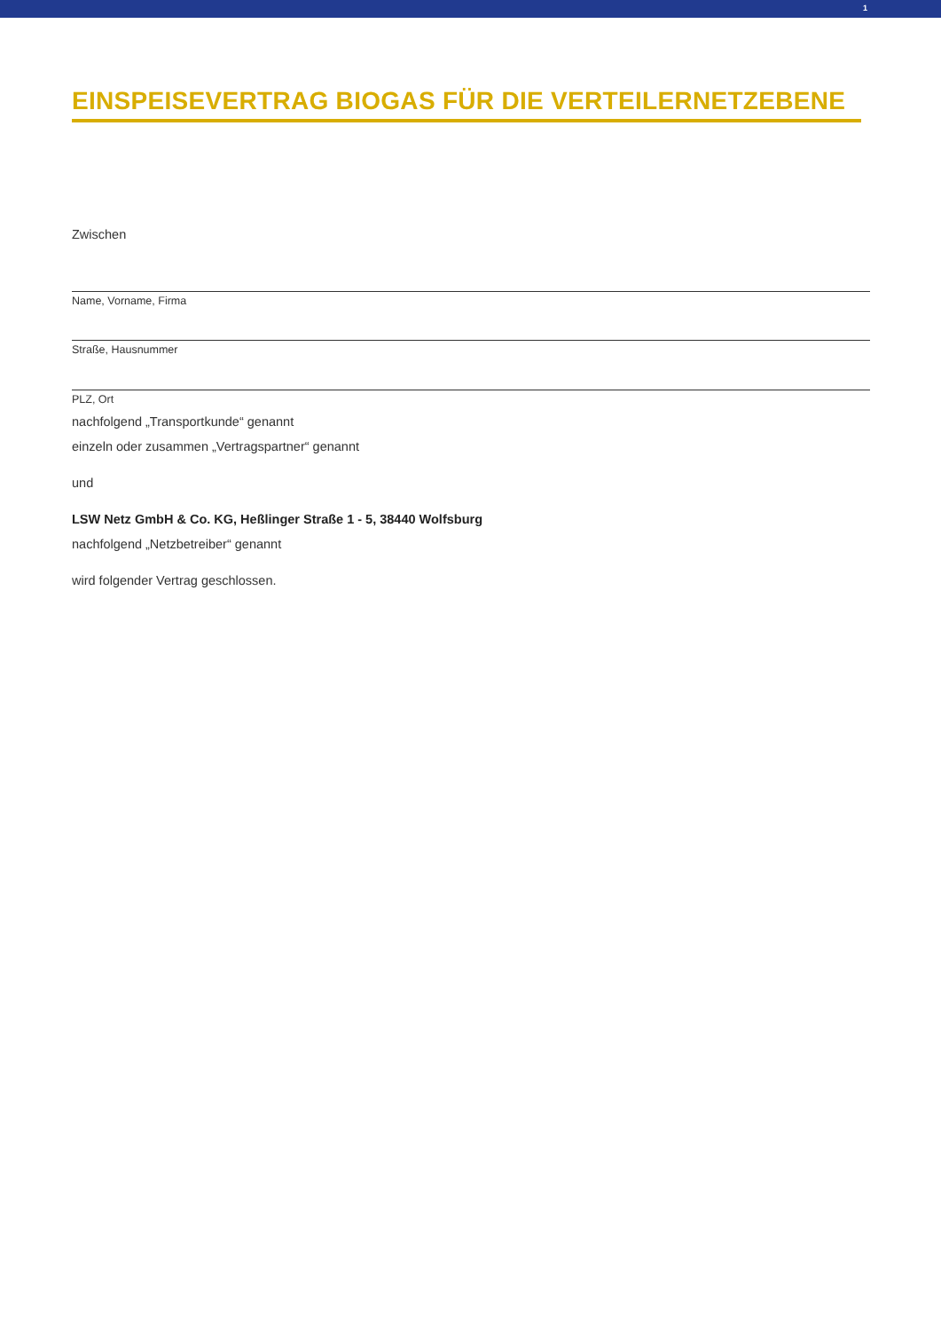1
EINSPEISEVERTRAG BIOGAS FÜR DIE VERTEILERNETZEBENE
Zwischen
Name, Vorname, Firma
Straße, Hausnummer
PLZ, Ort
nachfolgend „Transportkunde“ genannt
einzeln oder zusammen „Vertragspartner“ genannt
und
LSW Netz GmbH & Co. KG, Heßlinger Straße 1 - 5, 38440 Wolfsburg
nachfolgend „Netzbetreiber“ genannt
wird folgender Vertrag geschlossen.